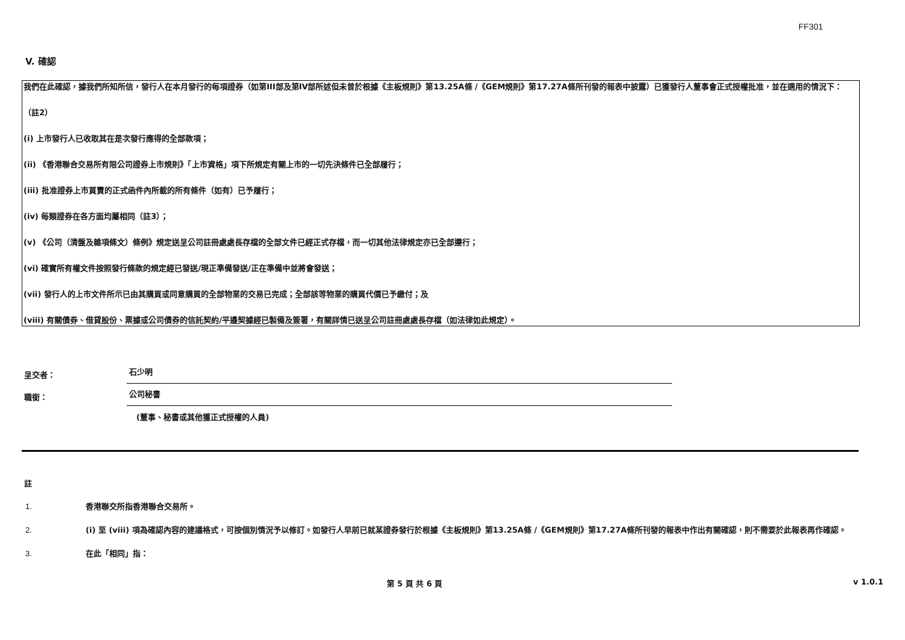FF301
V. 確認
我們在此確認，據我們所知所信，發行人在本月發行的每項證券（如第III部及第IV部所述但未曾於根據《主板規則》第13.25A條 /《GEM規則》第17.27A條所刊發的報表中披露）已獲發行人董事會正式授權批准，並在適用的情況下：
（註2）
(i) 上市發行人已收取其在是次發行應得的全部款項；
(ii) 《香港聯合交易所有限公司證券上市規則》「上市資格」項下所規定有關上市的一切先決條件已全部履行；
(iii) 批准證券上市買賣的正式函件內所載的所有條件（如有）已予履行；
(iv) 每類證券在各方面均屬相同（註3）；
(v) 《公司（清盤及雜項條文）條例》規定送呈公司註冊處處長存檔的全部文件已經正式存檔，而一切其他法律規定亦已全部遵行；
(vi) 確實所有權文件按照發行條款的規定經已發送/現正準備發送/正在準備中並將會發送；
(vii) 發行人的上市文件所示已由其購買或同意購買的全部物業的交易已完成；全部該等物業的購買代價已予繳付；及
(viii) 有關債券、借貸股份、票據或公司債券的信託契約/平邊契據經已製備及簽署，有關詳情已送呈公司註冊處處長存檔（如法律如此規定）。
呈交者：
石少明
職銜：
公司秘書
(董事、秘書或其他獲正式授權的人員)
註
1. 香港聯交所指香港聯合交易所。
2. (i) 至 (viii) 項為確認內容的建議格式，可按個別情況予以修訂。如發行人早前已就某證券發行於根據《主板規則》第13.25A條 /《GEM規則》第17.27A條所刊發的報表中作出有關確認，則不需要於此報表再作確認。
3. 在此「相同」指：
第 5 頁 共 6 頁 v 1.0.1